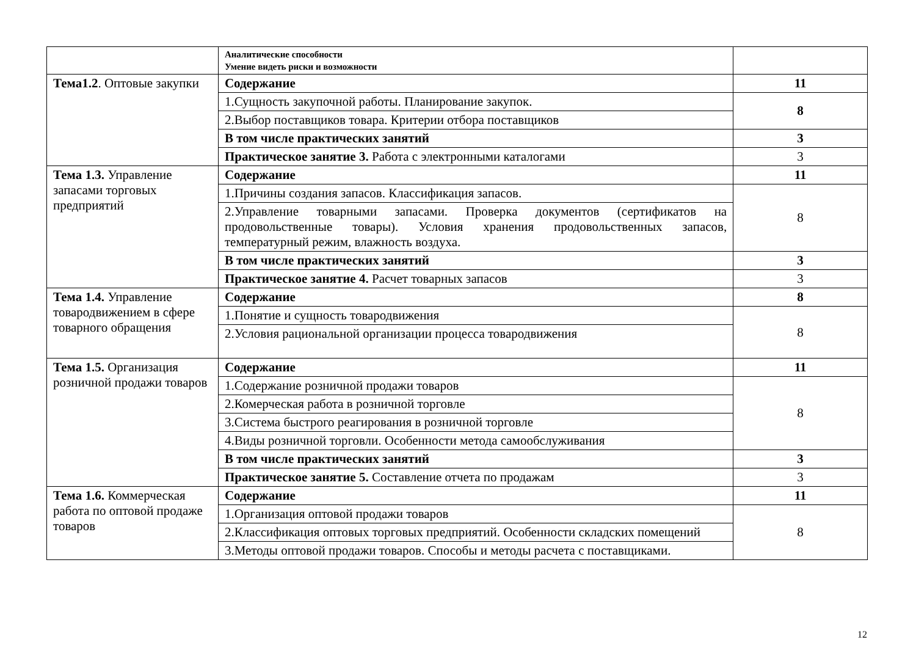| | Аналитические способности Умение видеть риски и возможности | |
| Тема1.2 . Оптовые закупки | Содержание | 11 |
| | 1.Сущность закупочной работы. Планирование закупок. | 8 |
| | 2.Выбор поставщиков товара. Критерии отбора поставщиков | |
| | В том числе практических занятий | 3 |
| | Практическое занятие 3. Работа с электронными каталогами | 3 |
| Тема 1.3. Управление запасами торговых предприятий | Содержание | 11 |
| | 1.Причины создания запасов. Классификация запасов. | 8 |
| | 2.Управление товарными запасами. Проверка документов (сертификатов на продовольственные товары). Условия хранения продовольственных запасов, температурный режим, влажность воздуха. | |
| | В том числе практических занятий | 3 |
| | Практическое занятие 4. Расчет товарных запасов | 3 |
| Тема 1.4. Управление товародвижением в сфере товарного обращения | Содержание | 8 |
| | 1.Понятие и сущность товародвижения | 8 |
| | 2.Условия рациональной организации процесса товародвижения | |
| Тема 1.5. Организация розничной продажи товаров | Содержание | 11 |
| | 1.Содержание розничной продажи товаров | 8 |
| | 2.Комерческая работа в розничной торговле | |
| | 3.Система быстрого реагирования в розничной торговле | |
| | 4.Виды розничной торговли. Особенности метода самообслуживания | |
| | В том числе практических занятий | 3 |
| | Практическое занятие 5. Составление отчета по продажам | 3 |
| Тема 1.6. Коммерческая работа по оптовой продаже товаров | Содержание | 11 |
| | 1.Организация оптовой продажи товаров | 8 |
| | 2.Классификация оптовых торговых предприятий. Особенности складских помещений | |
| | 3.Методы оптовой продажи товаров. Способы и методы расчета с поставщиками. | |
12